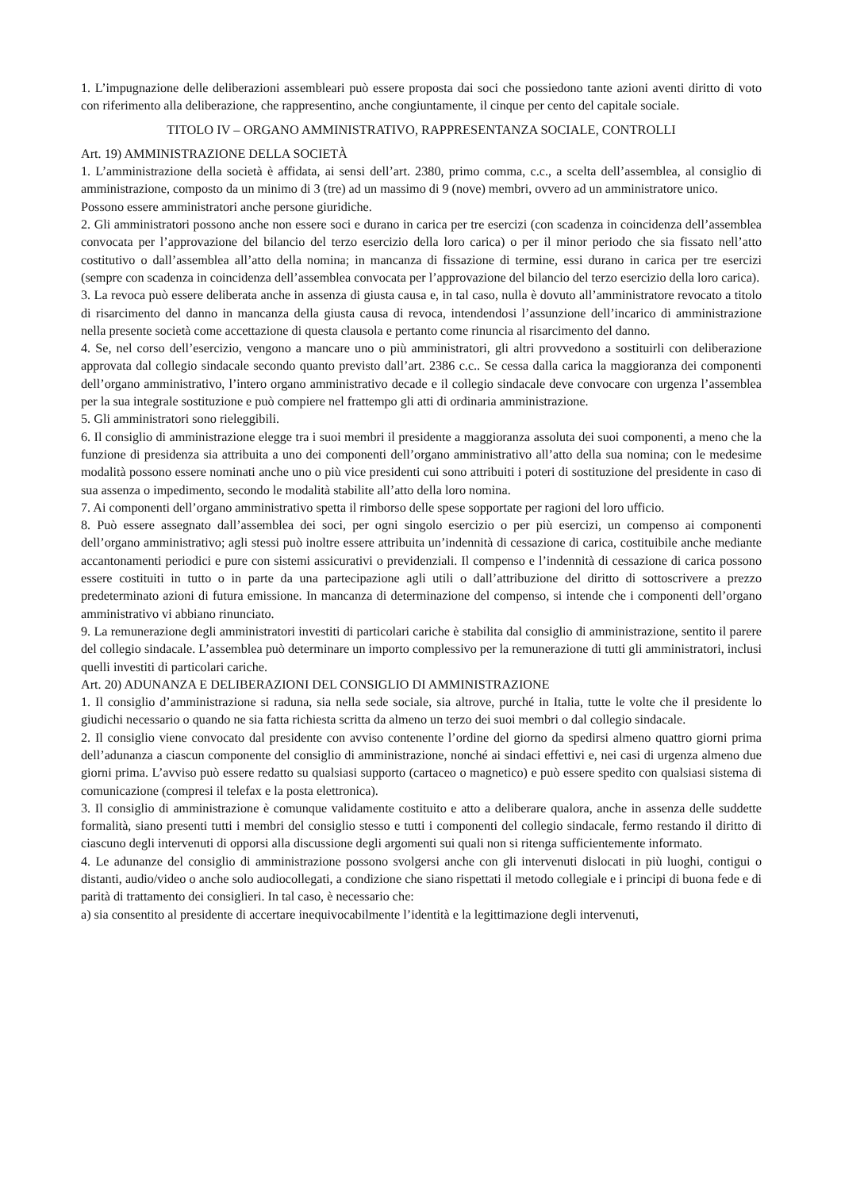1. L’impugnazione delle deliberazioni assembleari può essere proposta dai soci che possiedono tante azioni aventi diritto di voto con riferimento alla deliberazione, che rappresentino, anche congiuntamente, il cinque per cento del capitale sociale.
TITOLO IV – ORGANO AMMINISTRATIVO, RAPPRESENTANZA SOCIALE, CONTROLLI
Art. 19) AMMINISTRAZIONE DELLA SOCIETÀ
1. L’amministrazione della società è affidata, ai sensi dell’art. 2380, primo comma, c.c., a scelta dell’assemblea, al consiglio di amministrazione, composto da un minimo di 3 (tre) ad un massimo di 9 (nove) membri, ovvero ad un amministratore unico.
Possono essere amministratori anche persone giuridiche.
2. Gli amministratori possono anche non essere soci e durano in carica per tre esercizi (con scadenza in coincidenza dell’assemblea convocata per l’approvazione del bilancio del terzo esercizio della loro carica) o per il minor periodo che sia fissato nell’atto costitutivo o dall’assemblea all’atto della nomina; in mancanza di fissazione di termine, essi durano in carica per tre esercizi (sempre con scadenza in coincidenza dell’assemblea convocata per l’approvazione del bilancio del terzo esercizio della loro carica).
3. La revoca può essere deliberata anche in assenza di giusta causa e, in tal caso, nulla è dovuto all’amministratore revocato a titolo di risarcimento del danno in mancanza della giusta causa di revoca, intendendosi l’assunzione dell’incarico di amministrazione nella presente società come accettazione di questa clausola e pertanto come rinuncia al risarcimento del danno.
4. Se, nel corso dell’esercizio, vengono a mancare uno o più amministratori, gli altri provvedono a sostituirli con deliberazione approvata dal collegio sindacale secondo quanto previsto dall’art. 2386 c.c.. Se cessa dalla carica la maggioranza dei componenti dell’organo amministrativo, l’intero organo amministrativo decade e il collegio sindacale deve convocare con urgenza l’assemblea per la sua integrale sostituzione e può compiere nel frattempo gli atti di ordinaria amministrazione.
5. Gli amministratori sono rieleggibili.
6. Il consiglio di amministrazione elegge tra i suoi membri il presidente a maggioranza assoluta dei suoi componenti, a meno che la funzione di presidenza sia attribuita a uno dei componenti dell’organo amministrativo all’atto della sua nomina; con le medesime modalità possono essere nominati anche uno o più vice presidenti cui sono attribuiti i poteri di sostituzione del presidente in caso di sua assenza o impedimento, secondo le modalità stabilite all’atto della loro nomina.
7. Ai componenti dell’organo amministrativo spetta il rimborso delle spese sopportate per ragioni del loro ufficio.
8. Può essere assegnato dall’assemblea dei soci, per ogni singolo esercizio o per più esercizi, un compenso ai componenti dell’organo amministrativo; agli stessi può inoltre essere attribuita un’indennità di cessazione di carica, costituibile anche mediante accantonamenti periodici e pure con sistemi assicurativi o previdenziali. Il compenso e l’indennità di cessazione di carica possono essere costituiti in tutto o in parte da una partecipazione agli utili o dall’attribuzione del diritto di sottoscrivere a prezzo predeterminato azioni di futura emissione. In mancanza di determinazione del compenso, si intende che i componenti dell’organo amministrativo vi abbiano rinunciato.
9. La remunerazione degli amministratori investiti di particolari cariche è stabilita dal consiglio di amministrazione, sentito il parere del collegio sindacale. L’assemblea può determinare un importo complessivo per la remunerazione di tutti gli amministratori, inclusi quelli investiti di particolari cariche.
Art. 20) ADUNANZA E DELIBERAZIONI DEL CONSIGLIO DI AMMINISTRAZIONE
1. Il consiglio d’amministrazione si raduna, sia nella sede sociale, sia altrove, purché in Italia, tutte le volte che il presidente lo giudichi necessario o quando ne sia fatta richiesta scritta da almeno un terzo dei suoi membri o dal collegio sindacale.
2. Il consiglio viene convocato dal presidente con avviso contenente l’ordine del giorno da spedirsi almeno quattro giorni prima dell’adunanza a ciascun componente del consiglio di amministrazione, nonché ai sindaci effettivi e, nei casi di urgenza almeno due giorni prima. L’avviso può essere redatto su qualsiasi supporto (cartaceo o magnetico) e può essere spedito con qualsiasi sistema di comunicazione (compresi il telefax e la posta elettronica).
3. Il consiglio di amministrazione è comunque validamente costituito e atto a deliberare qualora, anche in assenza delle suddette formalità, siano presenti tutti i membri del consiglio stesso e tutti i componenti del collegio sindacale, fermo restando il diritto di ciascuno degli intervenuti di opporsi alla discussione degli argomenti sui quali non si ritenga sufficientemente informato.
4. Le adunanze del consiglio di amministrazione possono svolgersi anche con gli intervenuti dislocati in più luoghi, contigui o distanti, audio/video o anche solo audiocollegati, a condizione che siano rispettati il metodo collegiale e i principi di buona fede e di parità di trattamento dei consiglieri. In tal caso, è necessario che:
a) sia consentito al presidente di accertare inequivocabilmente l’identità e la legittimazione degli intervenuti,